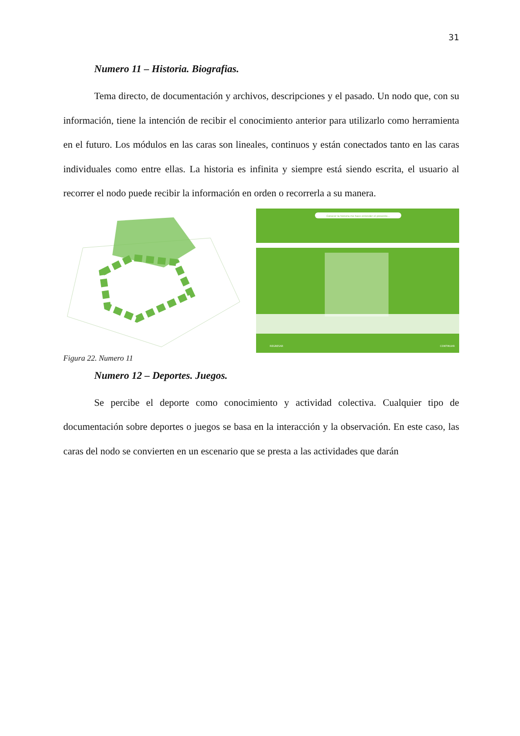31
Numero 11 – Historia. Biografias.
Tema directo, de documentación y archivos, descripciones y el pasado. Un nodo que, con su información, tiene la intención de recibir el conocimiento anterior para utilizarlo como herramienta en el futuro. Los módulos en las caras son lineales, continuos y están conectados tanto en las caras individuales como entre ellas. La historia es infinita y siempre está siendo escrita, el usuario al recorrer el nodo puede recibir la información en orden o recorrerla a su manera.
Conocer la historia me hace entender el presente...
REGRESAR
CONTINUAR
Figura 22. Numero 11
Numero 12 – Deportes. Juegos.
Se percibe el deporte como conocimiento y actividad colectiva. Cualquier tipo de documentación sobre deportes o juegos se basa en la interacción y la observación. En este caso, las caras del nodo se convierten en un escenario que se presta a las actividades que darán